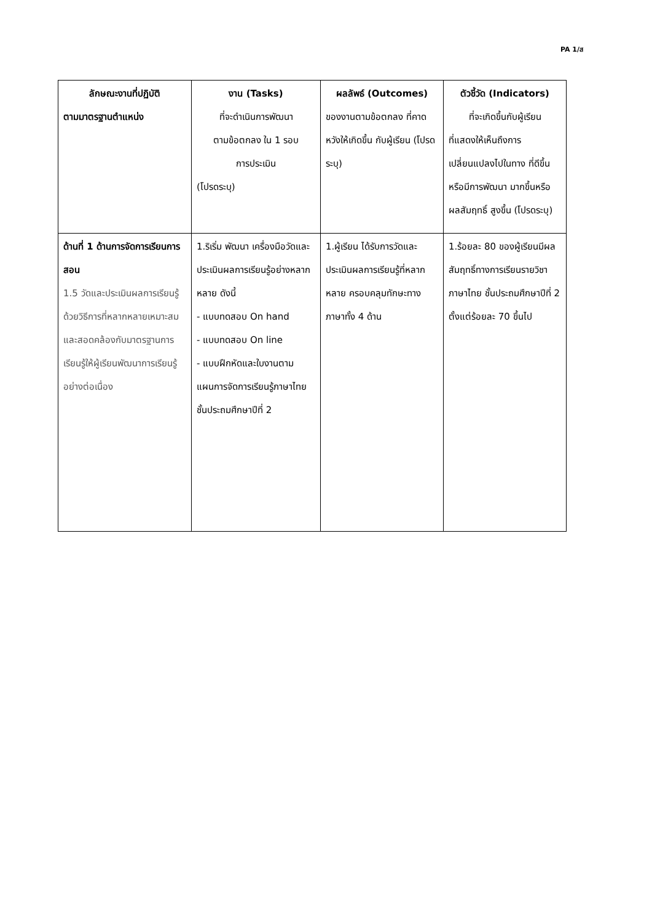PA 1/ส
| ลักษณะงานที่ปฏิบัติ ตามมาตรฐานตำแหน่ง | งาน (Tasks) ที่จะดำเนินการพัฒนา ตามข้อตกลง ใน 1 รอบ การประเมิน (โปรดระบุ) | ผลลัพธ์ (Outcomes) ของงานตามข้อตกลง ที่คาดหวังให้เกิดขึ้น กับผู้เรียน (โปรดระบุ) | ตัวชี้วัด (Indicators) ที่จะเกิดขึ้นกับผู้เรียน ที่แสดงให้เห็นถึงการเปลี่ยนแปลงไปในทาง ที่ดีขึ้นหรือมีการพัฒนา มากขึ้นหรือผลสัมฤทธิ์ สูงขึ้น (โปรดระบุ) |
| --- | --- | --- | --- |
| ด้านที่ 1 ด้านการจัดการเรียนการสอน 1.5 วัดและประเมินผลการเรียนรู้ด้วยวิธีการที่หลากหลายเหมาะสมและสอดคล้องกับมาตรฐานการเรียนรู้ให้ผู้เรียนพัฒนาการเรียนรู้อย่างต่อเนื่อง | 1.ริเริ่ม พัฒนา เครื่องมือวัดและประเมินผลการเรียนรู้อย่างหลากหลาย ดังนี้ - แบบทดสอบ On hand - แบบทดสอบ On line - แบบฝึกหัดและใบงานตามแผนการจัดการเรียนรู้ภาษาไทย ชั้นประถมศึกษาปีที่ 2 | 1.ผู้เรียน ได้รับการวัดและประเมินผลการเรียนรู้ที่หลากหลาย ครอบคลุมทักษะทางภาษาทั้ง 4 ด้าน | 1.ร้อยละ 80 ของผู้เรียนมีผลสัมฤทธิ์ทางการเรียนรายวิชาภาษาไทย ชั้นประถมศึกษาปีที่ 2 ตั้งแต่ร้อยละ 70 ขึ้นไป |